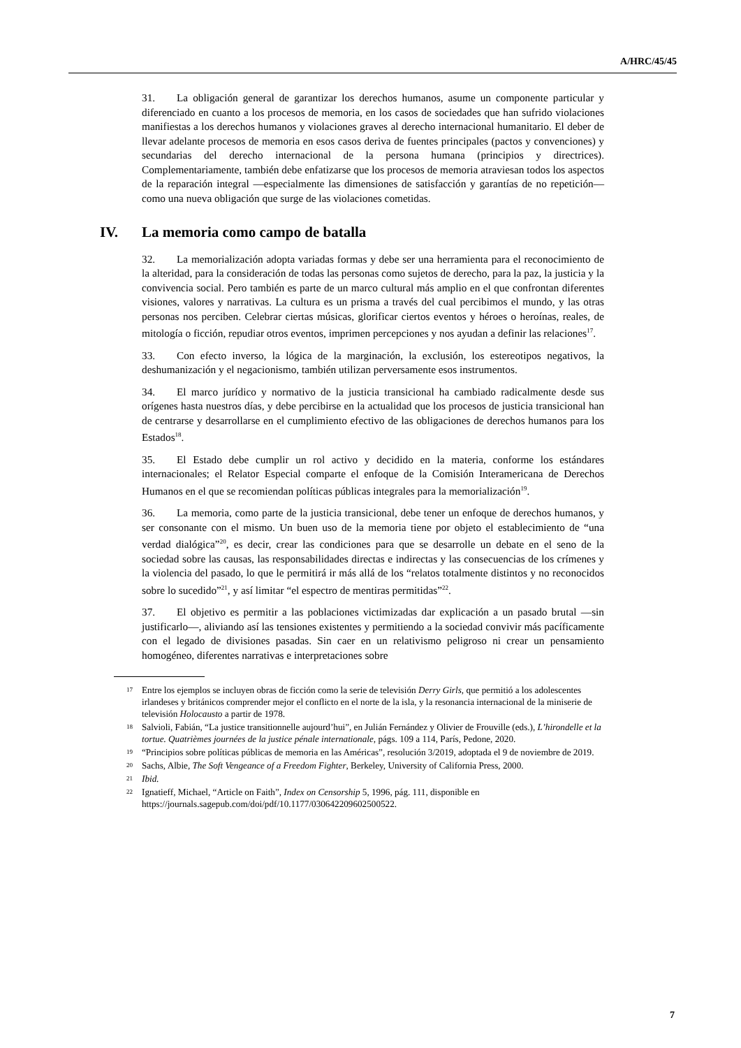A/HRC/45/45
31. La obligación general de garantizar los derechos humanos, asume un componente particular y diferenciado en cuanto a los procesos de memoria, en los casos de sociedades que han sufrido violaciones manifiestas a los derechos humanos y violaciones graves al derecho internacional humanitario. El deber de llevar adelante procesos de memoria en esos casos deriva de fuentes principales (pactos y convenciones) y secundarias del derecho internacional de la persona humana (principios y directrices). Complementariamente, también debe enfatizarse que los procesos de memoria atraviesan todos los aspectos de la reparación integral —especialmente las dimensiones de satisfacción y garantías de no repetición— como una nueva obligación que surge de las violaciones cometidas.
IV. La memoria como campo de batalla
32. La memorialización adopta variadas formas y debe ser una herramienta para el reconocimiento de la alteridad, para la consideración de todas las personas como sujetos de derecho, para la paz, la justicia y la convivencia social. Pero también es parte de un marco cultural más amplio en el que confrontan diferentes visiones, valores y narrativas. La cultura es un prisma a través del cual percibimos el mundo, y las otras personas nos perciben. Celebrar ciertas músicas, glorificar ciertos eventos y héroes o heroínas, reales, de mitología o ficción, repudiar otros eventos, imprimen percepciones y nos ayudan a definir las relaciones<sup>17</sup>.
33. Con efecto inverso, la lógica de la marginación, la exclusión, los estereotipos negativos, la deshumanización y el negacionismo, también utilizan perversamente esos instrumentos.
34. El marco jurídico y normativo de la justicia transicional ha cambiado radicalmente desde sus orígenes hasta nuestros días, y debe percibirse en la actualidad que los procesos de justicia transicional han de centrarse y desarrollarse en el cumplimiento efectivo de las obligaciones de derechos humanos para los Estados<sup>18</sup>.
35. El Estado debe cumplir un rol activo y decidido en la materia, conforme los estándares internacionales; el Relator Especial comparte el enfoque de la Comisión Interamericana de Derechos Humanos en el que se recomiendan políticas públicas integrales para la memorialización<sup>19</sup>.
36. La memoria, como parte de la justicia transicional, debe tener un enfoque de derechos humanos, y ser consonante con el mismo. Un buen uso de la memoria tiene por objeto el establecimiento de “una verdad dialógica”<sup>20</sup>, es decir, crear las condiciones para que se desarrolle un debate en el seno de la sociedad sobre las causas, las responsabilidades directas e indirectas y las consecuencias de los crímenes y la violencia del pasado, lo que le permitirá ir más allá de los “relatos totalmente distintos y no reconocidos sobre lo sucedido”<sup>21</sup>, y así limitar “el espectro de mentiras permitidas”<sup>22</sup>.
37. El objetivo es permitir a las poblaciones victimizadas dar explicación a un pasado brutal —sin justificarlo—, aliviando así las tensiones existentes y permitiendo a la sociedad convivir más pacíficamente con el legado de divisiones pasadas. Sin caer en un relativismo peligroso ni crear un pensamiento homogéneo, diferentes narrativas e interpretaciones sobre
17 Entre los ejemplos se incluyen obras de ficción como la serie de televisión Derry Girls, que permitió a los adolescentes irlandeses y británicos comprender mejor el conflicto en el norte de la isla, y la resonancia internacional de la miniserie de televisión Holocausto a partir de 1978.
18 Salvioli, Fabián, “La justice transitionnelle aujourd’hui”, en Julián Fernández y Olivier de Frouville (eds.), L’hirondelle et la tortue. Quatrièmes journées de la justice pénale internationale, págs. 109 a 114, París, Pedone, 2020.
19 “Principios sobre políticas públicas de memoria en las Américas”, resolución 3/2019, adoptada el 9 de noviembre de 2019.
20 Sachs, Albie, The Soft Vengeance of a Freedom Fighter, Berkeley, University of California Press, 2000.
21 Ibid.
22 Ignatieff, Michael, “Article on Faith”, Index on Censorship 5, 1996, pág. 111, disponible en https://journals.sagepub.com/doi/pdf/10.1177/030642209602500522.
7